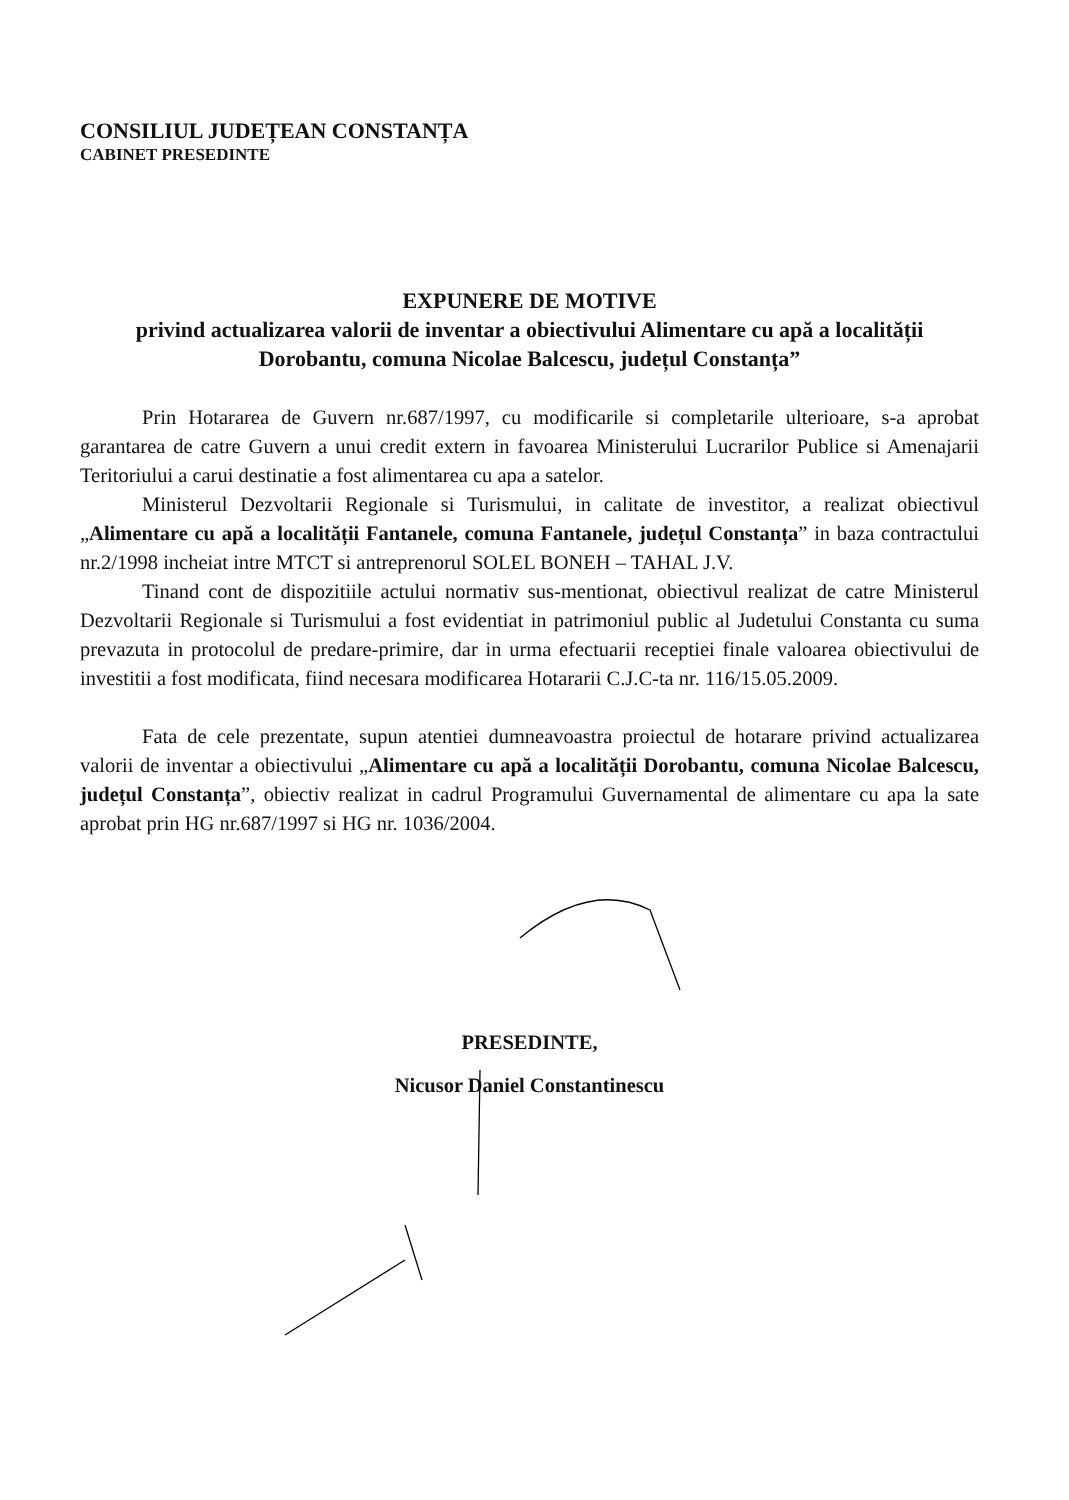CONSILIUL JUDEȚEAN CONSTANȚA
CABINET PRESEDINTE
EXPUNERE DE MOTIVE
privind actualizarea valorii de inventar a obiectivului Alimentare cu apă a localității Dorobantu, comuna Nicolae Balcescu, județul Constanța”
Prin Hotararea de Guvern nr.687/1997, cu modificarile si completarile ulterioare, s-a aprobat garantarea de catre Guvern a unui credit extern in favoarea Ministerului Lucrarilor Publice si Amenajarii Teritoriului a carui destinatie a fost alimentarea cu apa a satelor.
Ministerul Dezvoltarii Regionale si Turismului, in calitate de investitor, a realizat obiectivul „Alimentare cu apă a localității Fantanele, comuna Fantanele, județul Constanța” in baza contractului nr.2/1998 incheiat intre MTCT si antreprenorul SOLEL BONEH – TAHAL J.V.
Tinand cont de dispozitiile actului normativ sus-mentionat, obiectivul realizat de catre Ministerul Dezvoltarii Regionale si Turismului a fost evidentiat in patrimoniul public al Judetului Constanta cu suma prevazuta in protocolul de predare-primire, dar in urma efectuarii receptiei finale valoarea obiectivului de investitii a fost modificata, fiind necesara modificarea Hotararii C.J.C-ta nr. 116/15.05.2009.
Fata de cele prezentate, supun atentiei dumneavoastra proiectul de hotarare privind actualizarea valorii de inventar a obiectivului „Alimentare cu apă a localității Dorobantu, comuna Nicolae Balcescu, județul Constanța”, obiectiv realizat in cadrul Programului Guvernamental de alimentare cu apa la sate aprobat prin HG nr.687/1997 si HG nr. 1036/2004.
PRESEDINTE,
Nicusor Daniel Constantinescu